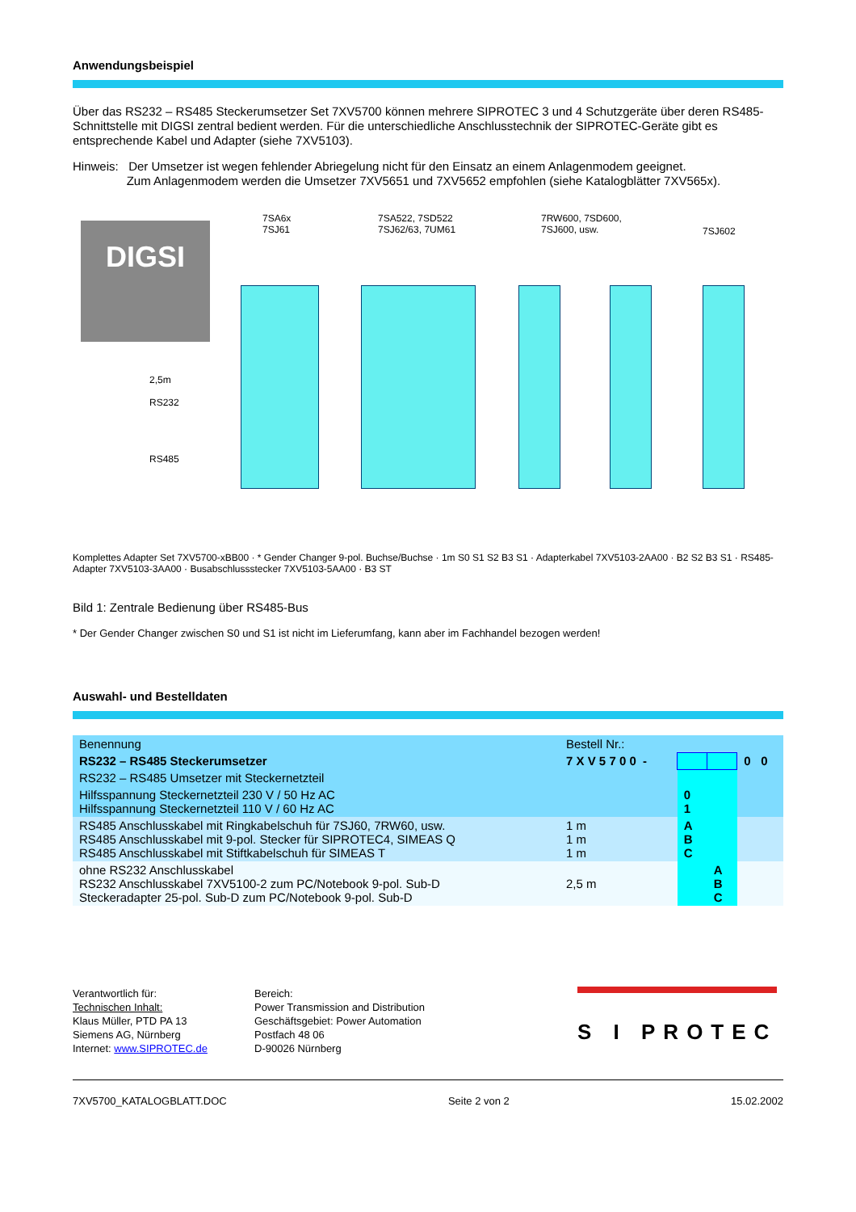Anwendungsbeispiel
Über das RS232 – RS485 Steckerumsetzer Set 7XV5700 können mehrere SIPROTEC 3 und 4 Schutzgeräte über deren RS485-Schnittstelle mit DIGSI zentral bedient werden. Für die unterschiedliche Anschlusstechnik der SIPROTEC-Geräte gibt es entsprechende Kabel und Adapter (siehe 7XV5103).
Hinweis: Der Umsetzer ist wegen fehlender Abriegelung nicht für den Einsatz an einem Anlagenmodem geeignet.
Zum Anlagenmodem werden die Umsetzer 7XV5651 und 7XV5652 empfohlen (siehe Katalogblätter 7XV565x).
DIGSI
7SA6x
7SJ61
7SA522, 7SD522
7SJ62/63, 7UM61
7RW600, 7SD600,
7SJ600, usw.
7SJ602
2,5m
RS232
RS485
Komplettes Adapter Set 7XV5700-xBB00 · * Gender Changer 9-pol. Buchse/Buchse · 1m S0 S1 S2 B3 S1 · Adapterkabel 7XV5103-2AA00 · B2 S2 B3 S1 · RS485-Adapter 7XV5103-3AA00 · Busabschlussstecker 7XV5103-5AA00 · B3 ST
Bild 1: Zentrale Bedienung über RS485-Bus
* Der Gender Changer zwischen S0 und S1 ist nicht im Lieferumfang, kann aber im Fachhandel bezogen werden!
Auswahl- und Bestelldaten
| Benennung | Bestell Nr.: | | | |
| RS232 – RS485 Steckerumsetzer | 7 X V 5 7 0 0 - | | | 0 0 |
| RS232 – RS485 Umsetzer mit Steckernetzteil | | | | |
| Hilfsspannung Steckernetzteil 230 V / 50 Hz AC Hilfsspannung Steckernetzteil 110 V / 60 Hz AC | | 0 1 | | |
| RS485 Anschlusskabel mit Ringkabelschuh für 7SJ60, 7RW60, usw. RS485 Anschlusskabel mit 9-pol. Stecker für SIPROTEC4, SIMEAS Q RS485 Anschlusskabel mit Stiftkabelschuh für SIMEAS T | 1 m 1 m 1 m | A B C | | |
| ohne RS232 Anschlusskabel RS232 Anschlusskabel 7XV5100-2 zum PC/Notebook 9-pol. Sub-D Steckeradapter 25-pol. Sub-D zum PC/Notebook 9-pol. Sub-D | 2,5 m | | A B C | |
Verantwortlich für:
Technischen Inhalt:
Klaus Müller, PTD PA 13
Siemens AG, Nürnberg
Internet: www.SIPROTEC.de
Bereich:
Power Transmission and Distribution
Geschäftsgebiet: Power Automation
Postfach 48 06
D-90026 Nürnberg
S I PROTEC
7XV5700_KATALOGBLATT.DOC Seite 2 von 2 15.02.2002